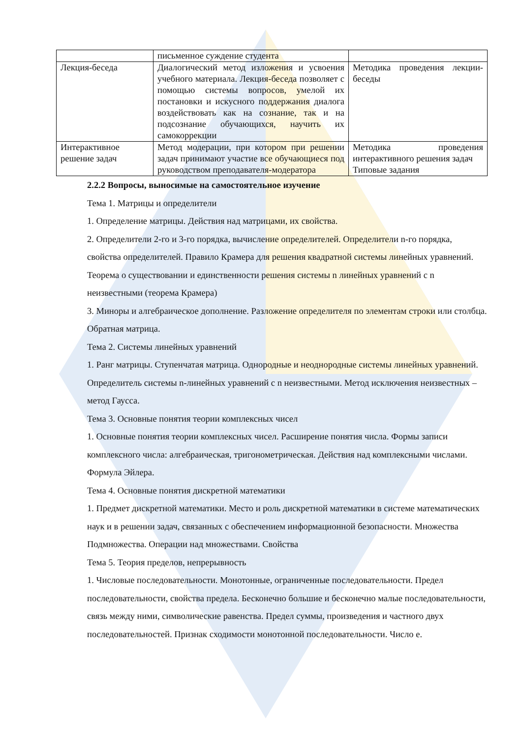| | письменное суждение студента | |
| Лекция-беседа | Диалогический метод изложения и усвоения учебного материала. Лекция-беседа позволяет с помощью системы вопросов, умелой их постановки и искусного поддержания диалога воздействовать как на сознание, так и на подсознание обучающихся, научить их самокоррекции | Методика проведения лекции-беседы |
| Интерактивное решение задач | Метод модерации, при котором при решении задач принимают участие все обучающиеся под руководством преподавателя-модератора | Методика проведения интерактивного решения задач Типовые задания |
2.2.2 Вопросы, выносимые на самостоятельное изучение
Тема 1. Матрицы и определители
1. Определение матрицы. Действия над матрицами, их свойства.
2. Определители 2-го и 3-го порядка, вычисление определителей. Определители n-го порядка, свойства определителей. Правило Крамера для решения квадратной системы линейных уравнений. Теорема о существовании и единственности решения системы n линейных уравнений с n неизвестными (теорема Крамера)
3. Миноры и алгебраическое дополнение. Разложение определителя по элементам строки или столбца. Обратная матрица.
Тема 2. Системы линейных уравнений
1. Ранг матрицы. Ступенчатая матрица. Однородные и неоднородные системы линейных уравнений. Определитель системы n-линейных уравнений с n неизвестными. Метод исключения неизвестных – метод Гаусса.
Тема 3. Основные понятия теории комплексных чисел
1. Основные понятия теории комплексных чисел. Расширение понятия числа. Формы записи комплексного числа: алгебраическая, тригонометрическая. Действия над комплексными числами. Формула Эйлера.
Тема 4. Основные понятия дискретной математики
1. Предмет дискретной математики. Место и роль дискретной математики в системе математических наук и в решении задач, связанных с обеспечением информационной безопасности. Множества Подмножества. Операции над множествами. Свойства
Тема 5. Теория пределов, непрерывность
1. Числовые последовательности. Монотонные, ограниченные последовательности. Предел последовательности, свойства предела. Бесконечно большие и бесконечно малые последовательности, связь между ними, символические равенства. Предел суммы, произведения и частного двух последовательностей. Признак сходимости монотонной последовательности. Число е.